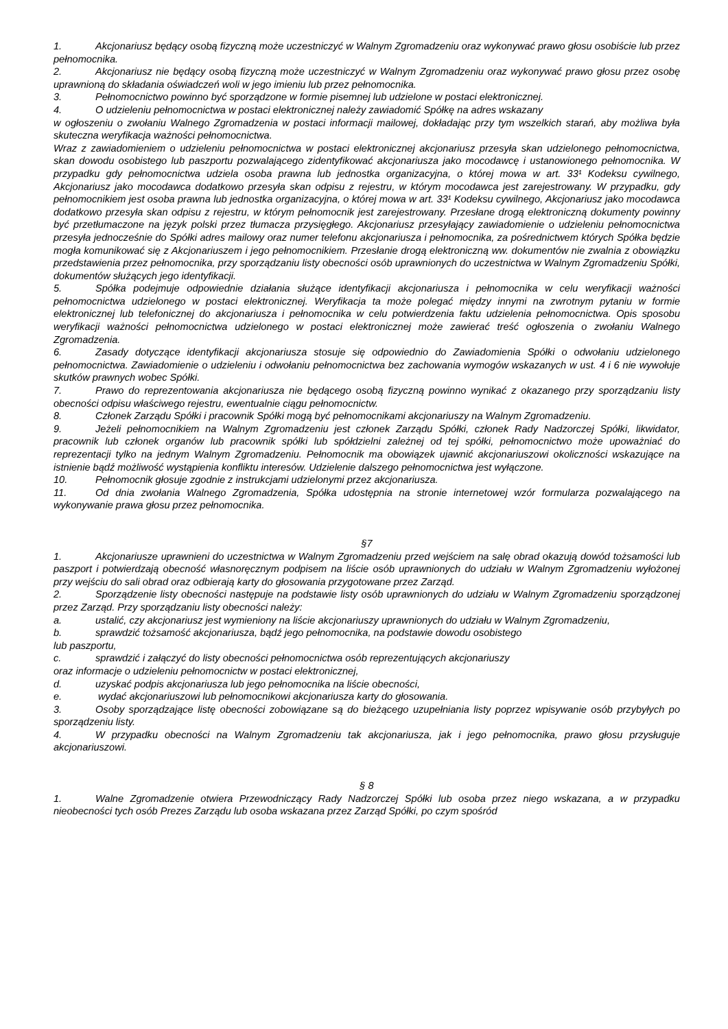1. Akcjonariusz będący osobą fizyczną może uczestniczyć w Walnym Zgromadzeniu oraz wykonywać prawo głosu osobiście lub przez pełnomocnika.
2. Akcjonariusz nie będący osobą fizyczną może uczestniczyć w Walnym Zgromadzeniu oraz wykonywać prawo głosu przez osobę uprawnioną do składania oświadczeń woli w jego imieniu lub przez pełnomocnika.
3. Pełnomocnictwo powinno być sporządzone w formie pisemnej lub udzielone w postaci elektronicznej.
4. O udzieleniu pełnomocnictwa w postaci elektronicznej należy zawiadomić Spółkę na adres wskazany
w ogłoszeniu o zwołaniu Walnego Zgromadzenia w postaci informacji mailowej, dokładając przy tym wszelkich starań, aby możliwa była skuteczna weryfikacja ważności pełnomocnictwa.
Wraz z zawiadomieniem o udzieleniu pełnomocnictwa w postaci elektronicznej akcjonariusz przesyła skan udzielonego pełnomocnictwa, skan dowodu osobistego lub paszportu pozwalającego zidentyfikować akcjonariusza jako mocodawcę i ustanowionego pełnomocnika. W przypadku gdy pełnomocnictwa udziela osoba prawna lub jednostka organizacyjna, o której mowa w art. 33¹ Kodeksu cywilnego, Akcjonariusz jako mocodawca dodatkowo przesyła skan odpisu z rejestru, w którym mocodawca jest zarejestrowany. W przypadku, gdy pełnomocnikiem jest osoba prawna lub jednostka organizacyjna, o której mowa w art. 33¹ Kodeksu cywilnego, Akcjonariusz jako mocodawca dodatkowo przesyła skan odpisu z rejestru, w którym pełnomocnik jest zarejestrowany. Przesłane drogą elektroniczną dokumenty powinny być przetłumaczone na język polski przez tłumacza przysięgłego. Akcjonariusz przesyłający zawiadomienie o udzieleniu pełnomocnictwa przesyła jednocześnie do Spółki adres mailowy oraz numer telefonu akcjonariusza i pełnomocnika, za pośrednictwem których Spółka będzie mogła komunikować się z Akcjonariuszem i jego pełnomocnikiem. Przesłanie drogą elektroniczną ww. dokumentów nie zwalnia z obowiązku przedstawienia przez pełnomocnika, przy sporządzaniu listy obecności osób uprawnionych do uczestnictwa w Walnym Zgromadzeniu Spółki, dokumentów służących jego identyfikacji.
5. Spółka podejmuje odpowiednie działania służące identyfikacji akcjonariusza i pełnomocnika w celu weryfikacji ważności pełnomocnictwa udzielonego w postaci elektronicznej. Weryfikacja ta może polegać między innymi na zwrotnym pytaniu w formie elektronicznej lub telefonicznej do akcjonariusza i pełnomocnika w celu potwierdzenia faktu udzielenia pełnomocnictwa. Opis sposobu weryfikacji ważności pełnomocnictwa udzielonego w postaci elektronicznej może zawierać treść ogłoszenia o zwołaniu Walnego Zgromadzenia.
6. Zasady dotyczące identyfikacji akcjonariusza stosuje się odpowiednio do Zawiadomienia Spółki o odwołaniu udzielonego pełnomocnictwa. Zawiadomienie o udzieleniu i odwołaniu pełnomocnictwa bez zachowania wymogów wskazanych w ust. 4 i 6 nie wywołuje skutków prawnych wobec Spółki.
7. Prawo do reprezentowania akcjonariusza nie będącego osobą fizyczną powinno wynikać z okazanego przy sporządzaniu listy obecności odpisu właściwego rejestru, ewentualnie ciągu pełnomocnictw.
8. Członek Zarządu Spółki i pracownik Spółki mogą być pełnomocnikami akcjonariuszy na Walnym Zgromadzeniu.
9. Jeżeli pełnomocnikiem na Walnym Zgromadzeniu jest członek Zarządu Spółki, członek Rady Nadzorczej Spółki, likwidator, pracownik lub członek organów lub pracownik spółki lub spółdzielni zależnej od tej spółki, pełnomocnictwo może upoważniać do reprezentacji tylko na jednym Walnym Zgromadzeniu. Pełnomocnik ma obowiązek ujawnić akcjonariuszowi okoliczności wskazujące na istnienie bądź możliwość wystąpienia konfliktu interesów. Udzielenie dalszego pełnomocnictwa jest wyłączone.
10. Pełnomocnik głosuje zgodnie z instrukcjami udzielonymi przez akcjonariusza.
11. Od dnia zwołania Walnego Zgromadzenia, Spółka udostępnia na stronie internetowej wzór formularza pozwalającego na wykonywanie prawa głosu przez pełnomocnika.
§7
1. Akcjonariusze uprawnieni do uczestnictwa w Walnym Zgromadzeniu przed wejściem na salę obrad okazują dowód tożsamości lub paszport i potwierdzają obecność własnoręcznym podpisem na liście osób uprawnionych do udziału w Walnym Zgromadzeniu wyłożonej przy wejściu do sali obrad oraz odbierają karty do głosowania przygotowane przez Zarząd.
2. Sporządzenie listy obecności następuje na podstawie listy osób uprawnionych do udziału w Walnym Zgromadzeniu sporządzonej przez Zarząd. Przy sporządzaniu listy obecności należy:
a. ustalić, czy akcjonariusz jest wymieniony na liście akcjonariuszy uprawnionych do udziału w Walnym Zgromadzeniu,
b. sprawdzić tożsamość akcjonariusza, bądź jego pełnomocnika, na podstawie dowodu osobistego
lub paszportu,
c. sprawdzić i załączyć do listy obecności pełnomocnictwa osób reprezentujących akcjonariuszy
oraz informacje o udzieleniu pełnomocnictw w postaci elektronicznej,
d. uzyskać podpis akcjonariusza lub jego pełnomocnika na liście obecności,
e. wydać akcjonariuszowi lub pełnomocnikowi akcjonariusza karty do głosowania.
3. Osoby sporządzające listę obecności zobowiązane są do bieżącego uzupełniania listy poprzez wpisywanie osób przybyłych po sporządzeniu listy.
4. W przypadku obecności na Walnym Zgromadzeniu tak akcjonariusza, jak i jego pełnomocnika, prawo głosu przysługuje akcjonariuszowi.
§ 8
1. Walne Zgromadzenie otwiera Przewodniczący Rady Nadzorczej Spółki lub osoba przez niego wskazana, a w przypadku nieobecności tych osób Prezes Zarządu lub osoba wskazana przez Zarząd Spółki, po czym spośród